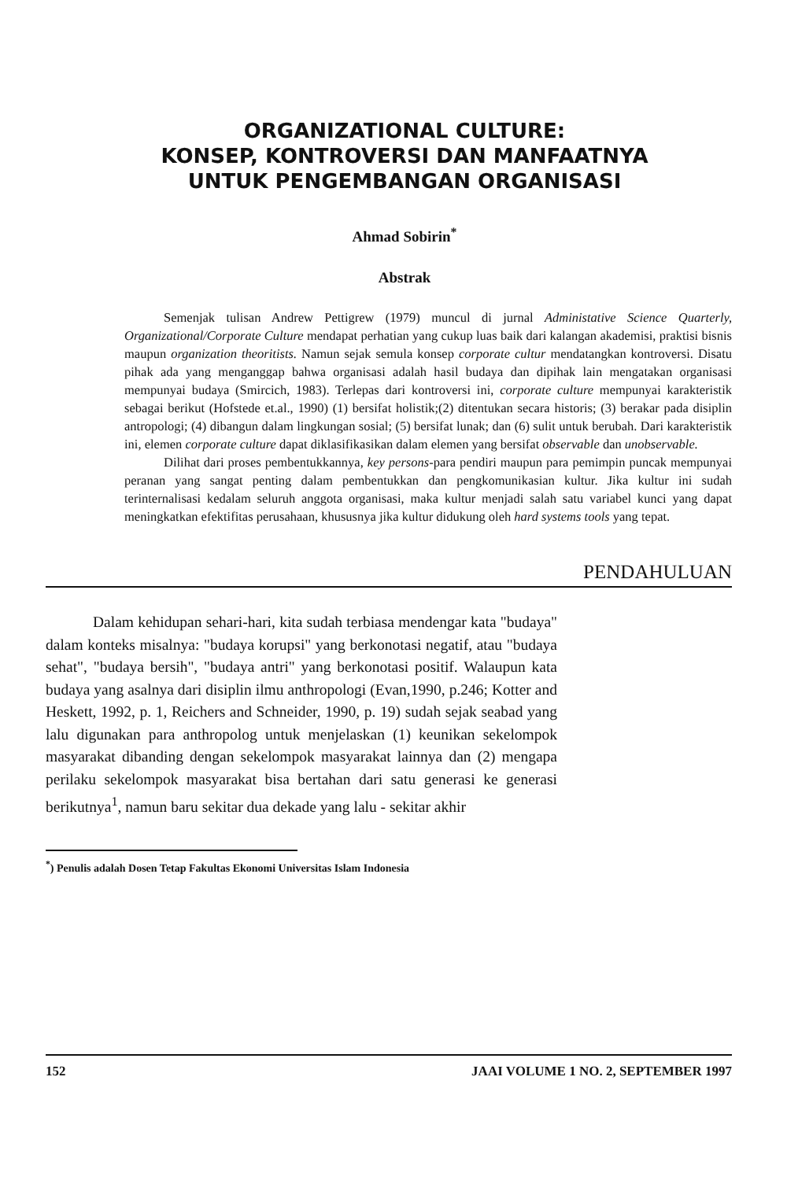ORGANIZATIONAL CULTURE:
KONSEP, KONTROVERSI DAN MANFAATNYA
UNTUK PENGEMBANGAN ORGANISASI
Ahmad Sobirin<sup>*</sup>
Abstrak
Semenjak tulisan Andrew Pettigrew (1979) muncul di jurnal Administative Science Quarterly, Organizational/Corporate Culture mendapat perhatian yang cukup luas baik dari kalangan akademisi, praktisi bisnis maupun organization theoritists. Namun sejak semula konsep corporate cultur mendatangkan kontroversi. Disatu pihak ada yang menganggap bahwa organisasi adalah hasil budaya dan dipihak lain mengatakan organisasi mempunyai budaya (Smircich, 1983). Terlepas dari kontroversi ini, corporate culture mempunyai karakteristik sebagai berikut (Hofstede et.al., 1990) (1) bersifat holistik;(2) ditentukan secara historis; (3) berakar pada disiplin antropologi; (4) dibangun dalam lingkungan sosial; (5) bersifat lunak; dan (6) sulit untuk berubah. Dari karakteristik ini, elemen corporate culture dapat diklasifikasikan dalam elemen yang bersifat observable dan unobservable.
Dilihat dari proses pembentukkannya, key persons-para pendiri maupun para pemimpin puncak mempunyai peranan yang sangat penting dalam pembentukkan dan pengkomunikasian kultur. Jika kultur ini sudah terinternalisasi kedalam seluruh anggota organisasi, maka kultur menjadi salah satu variabel kunci yang dapat meningkatkan efektifitas perusahaan, khususnya jika kultur didukung oleh hard systems tools yang tepat.
PENDAHULUAN
Dalam kehidupan sehari-hari, kita sudah terbiasa mendengar kata "budaya" dalam konteks misalnya: "budaya korupsi" yang berkonotasi negatif, atau "budaya sehat", "budaya bersih", "budaya antri" yang berkonotasi positif. Walaupun kata budaya yang asalnya dari disiplin ilmu anthropologi (Evan,1990, p.246; Kotter and Heskett, 1992, p. 1, Reichers and Schneider, 1990, p. 19) sudah sejak seabad yang lalu digunakan para anthropolog untuk menjelaskan (1) keunikan sekelompok masyarakat dibanding dengan sekelompok masyarakat lainnya dan (2) mengapa perilaku sekelompok masyarakat bisa bertahan dari satu generasi ke generasi berikutnya<sup>1</sup>, namun baru sekitar dua dekade yang lalu - sekitar akhir
<sup>*</sup>) Penulis adalah Dosen Tetap Fakultas Ekonomi Universitas Islam Indonesia
152 JAAI VOLUME 1 NO. 2, SEPTEMBER 1997